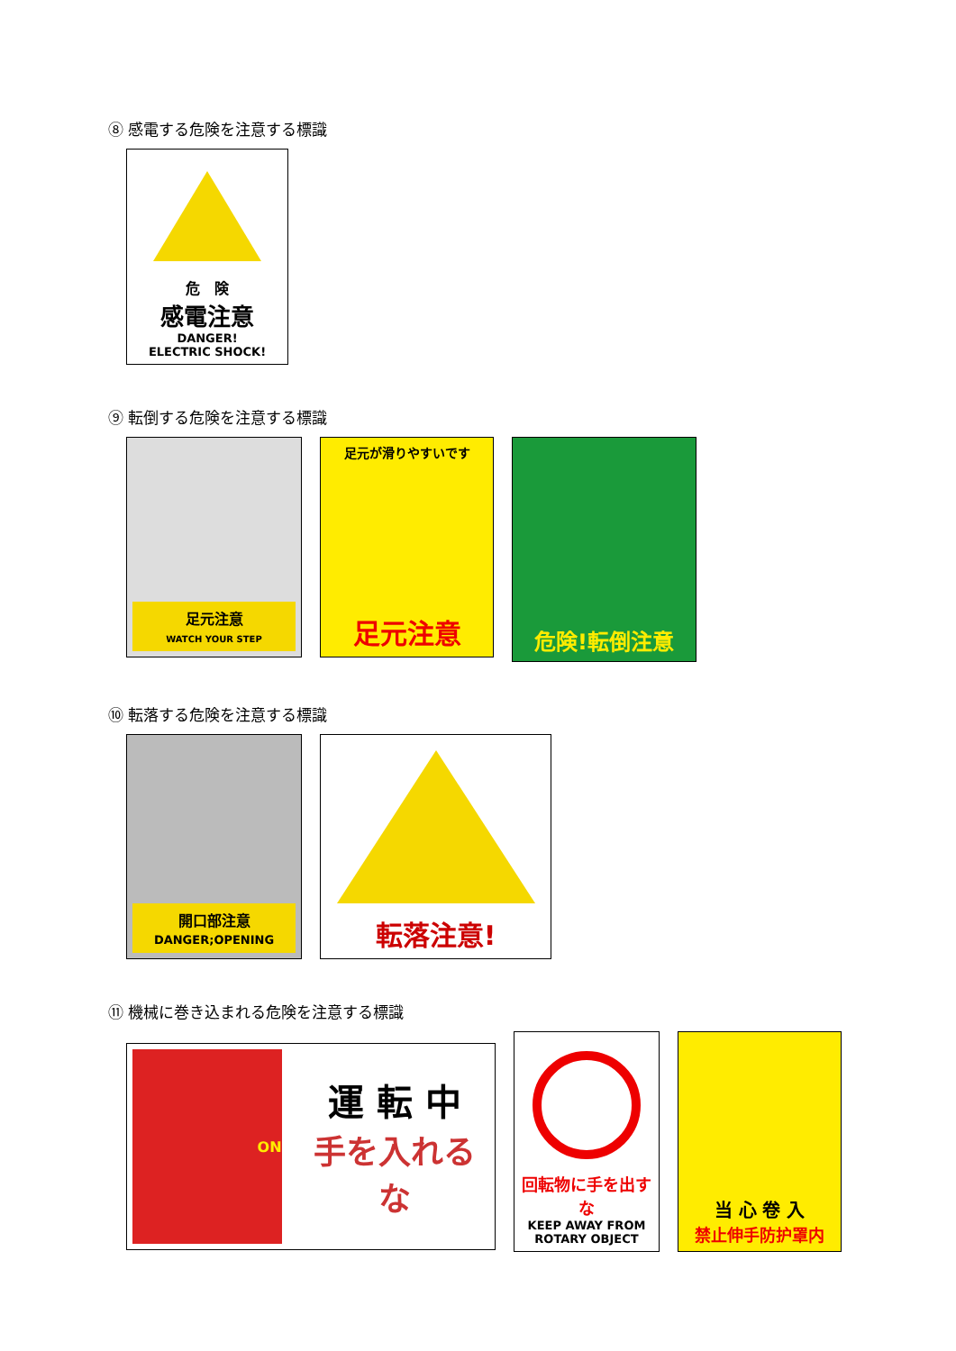⑧ 感電する危険を注意する標識
危　険
感電注意
DANGER!
ELECTRIC SHOCK!
⑨ 転倒する危険を注意する標識
足元注意
WATCH YOUR STEP
足元が滑りやすいです
足元注意
危険!転倒注意
⑩ 転落する危険を注意する標識
開口部注意
DANGER;OPENING
転落注意!
⑪ 機械に巻き込まれる危険を注意する標識
ON
運 転 中
手を入れるな
回転物に手を出すな
KEEP AWAY FROM
ROTARY OBJECT
当 心 卷 入
禁止伸手防护罩内